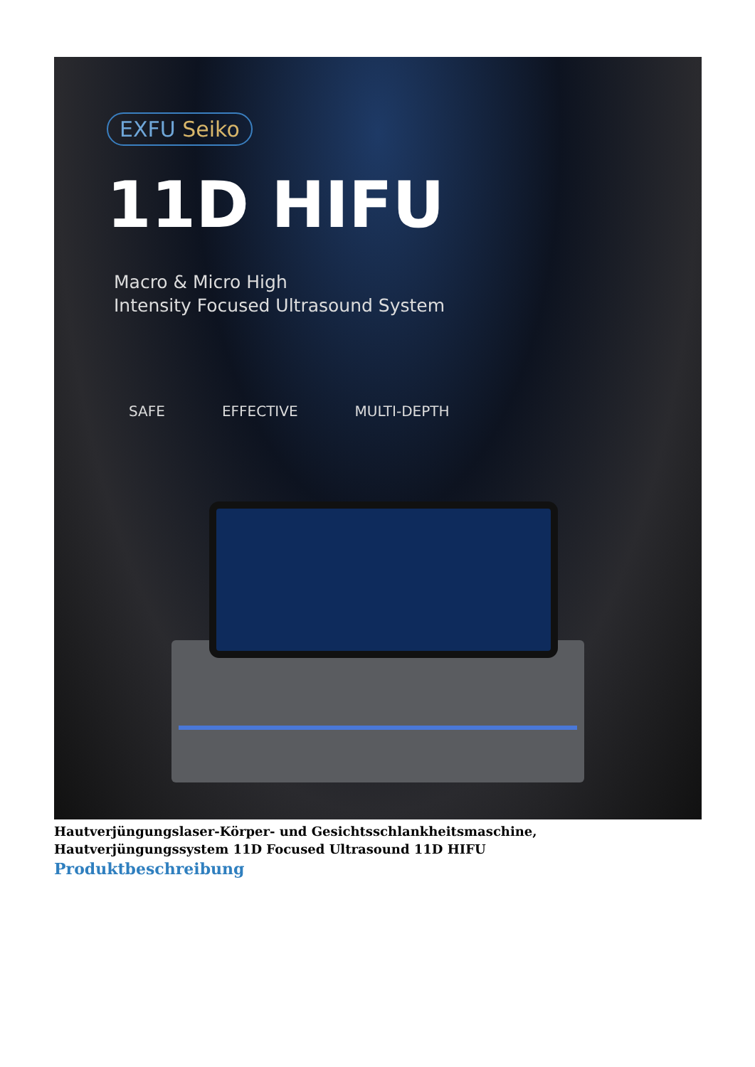EXFU Seiko
11D HIFU
Macro & Micro High
Intensity Focused Ultrasound System
SAFE EFFECTIVE MULTI-DEPTH
Hautverjüngungslaser-Körper- und Gesichtsschlankheitsmaschine, Hautverjüngungssystem 11D Focused Ultrasound 11D HIFU
Produktbeschreibung